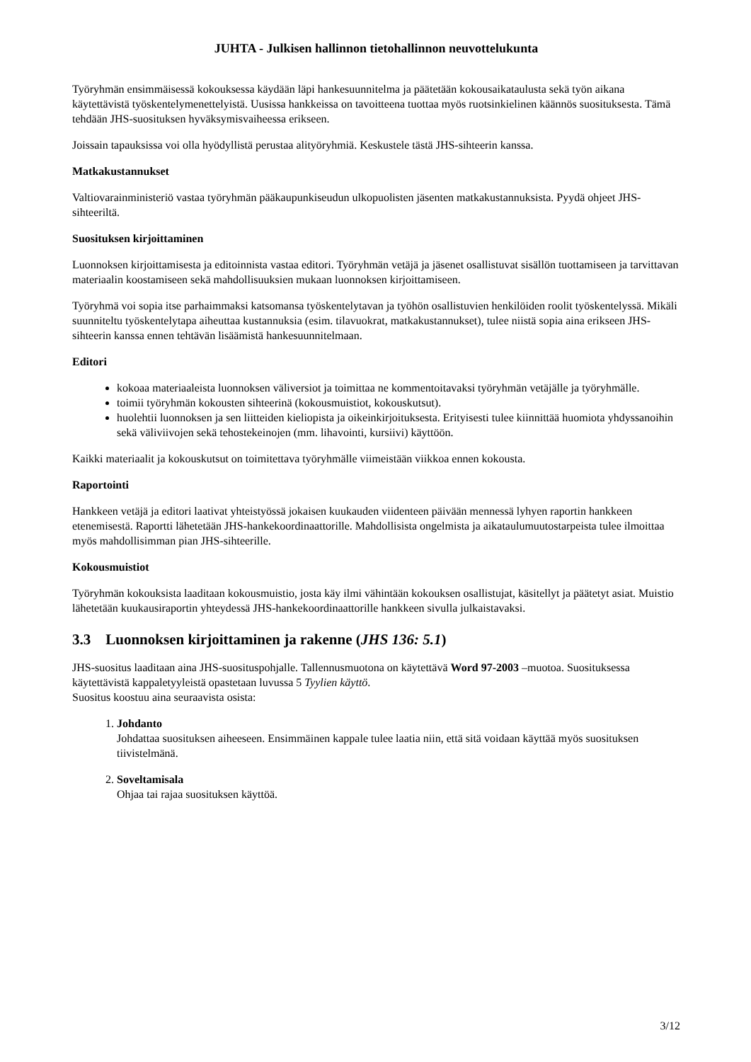JUHTA - Julkisen hallinnon tietohallinnon neuvottelukunta
Työryhmän ensimmäisessä kokouksessa käydään läpi hankesuunnitelma ja päätetään kokousaikataulusta sekä työn aikana käytettävistä työskentelymenettelyistä. Uusissa hankkeissa on tavoitteena tuottaa myös ruotsinkielinen käännös suosituksesta. Tämä tehdään JHS-suosituksen hyväksymisvaiheessa erikseen.
Joissain tapauksissa voi olla hyödyllistä perustaa alityöryhmiä. Keskustele tästä JHS-sihteerin kanssa.
Matkakustannukset
Valtiovarainministeriö vastaa työryhmän pääkaupunkiseudun ulkopuolisten jäsenten matkakustannuksista. Pyydä ohjeet JHS-sihteeriltä.
Suosituksen kirjoittaminen
Luonnoksen kirjoittamisesta ja editoinnista vastaa editori. Työryhmän vetäjä ja jäsenet osallistuvat sisällön tuottamiseen ja tarvittavan materiaalin koostamiseen sekä mahdollisuuksien mukaan luonnoksen kirjoittamiseen.
Työryhmä voi sopia itse parhaimmaksi katsomansa työskentelytavan ja työhön osallistuvien henkilöiden roolit työskentelyssä. Mikäli suunniteltu työskentelytapa aiheuttaa kustannuksia (esim. tilavuokrat, matkakustannukset), tulee niistä sopia aina erikseen JHS-sihteerin kanssa ennen tehtävän lisäämistä hankesuunnitelmaan.
Editori
kokoaa materiaaleista luonnoksen väliversiot ja toimittaa ne kommentoitavaksi työryhmän vetäjälle ja työryhmälle.
toimii työryhmän kokousten sihteerinä (kokousmuistiot, kokouskutsut).
huolehtii luonnoksen ja sen liitteiden kieliopista ja oikeinkirjoituksesta. Erityisesti tulee kiinnittää huomiota yhdyssanoihin sekä väliviivojen sekä tehostekeinojen (mm. lihavointi, kursiivi) käyttöön.
Kaikki materiaalit ja kokouskutsut on toimitettava työryhmälle viimeistään viikkoa ennen kokousta.
Raportointi
Hankkeen vetäjä ja editori laativat yhteistyössä jokaisen kuukauden viidenteen päivään mennessä lyhyen raportin hankkeen etenemisestä. Raportti lähetetään JHS-hankekoordinaattorille. Mahdollisista ongelmista ja aikataulumuutostarpeista tulee ilmoittaa myös mahdollisimman pian JHS-sihteerille.
Kokousmuistiot
Työryhmän kokouksista laaditaan kokousmuistio, josta käy ilmi vähintään kokouksen osallistujat, käsitellyt ja päätetyt asiat. Muistio lähetetään kuukausiraportin yhteydessä JHS-hankekoordinaattorille hankkeen sivulla julkaistavaksi.
3.3 Luonnoksen kirjoittaminen ja rakenne (JHS 136: 5.1)
JHS-suositus laaditaan aina JHS-suosituspohjalle. Tallennusmuotona on käytettävä Word 97-2003 –muotoa. Suosituksessa käytettävistä kappaletyyleistä opastetaan luvussa 5 Tyylien käyttö.
Suositus koostuu aina seuraavista osista:
1. Johdanto
Johdattaa suosituksen aiheeseen. Ensimmäinen kappale tulee laatia niin, että sitä voidaan käyttää myös suosituksen tiivistelmänä.
2. Soveltamisala
Ohjaa tai rajaa suosituksen käyttöä.
3/12